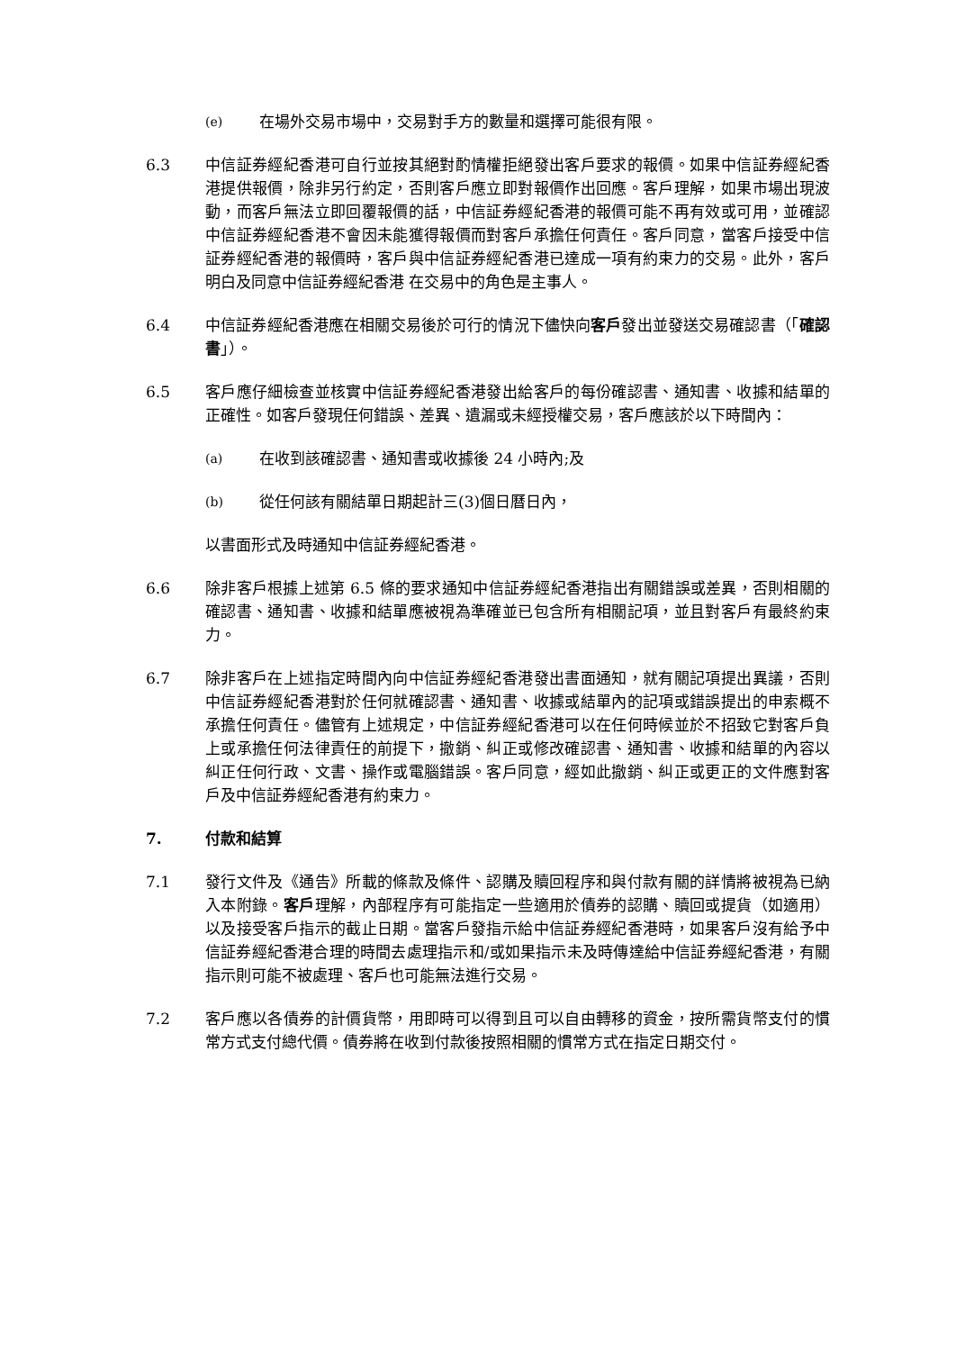(e)
在場外交易市場中，交易對手方的數量和選擇可能很有限。
6.3 中信証券經紀香港可自行並按其絕對酌情權拒絕發出客戶要求的報價。如果中信証券經紀香港提供報價，除非另行約定，否則客戶應立即對報價作出回應。客戶理解，如果市場出現波動，而客戶無法立即回覆報價的話，中信証券經紀香港的報價可能不再有效或可用，並確認中信証券經紀香港不會因未能獲得報價而對客戶承擔任何責任。客戶同意，當客戶接受中信証券經紀香港的報價時，客戶與中信証券經紀香港已達成一項有約束力的交易。此外，客戶明白及同意中信証券經紀香港 在交易中的角色是主事人。
6.4 中信証券經紀香港應在相關交易後於可行的情況下儘快向客戶發出並發送交易確認書（「確認書」）。
6.5 客戶應仔細檢查並核實中信証券經紀香港發出給客戶的每份確認書、通知書、收據和結單的正確性。如客戶發現任何錯誤、差異、遺漏或未經授權交易，客戶應該於以下時間內：
(a)
在收到該確認書、通知書或收據後 24 小時內;及
(b)
從任何該有關結單日期起計三(3)個日曆日內，
以書面形式及時通知中信証券經紀香港。
6.6 除非客戶根據上述第 6.5 條的要求通知中信証券經紀香港指出有關錯誤或差異，否則相關的確認書、通知書、收據和結單應被視為準確並已包含所有相關記項，並且對客戶有最終約束力。
6.7 除非客戶在上述指定時間內向中信証券經紀香港發出書面通知，就有關記項提出異議，否則中信証券經紀香港對於任何就確認書、通知書、收據或結單內的記項或錯誤提出的申索概不承擔任何責任。儘管有上述規定，中信証券經紀香港可以在任何時候並於不招致它對客戶負上或承擔任何法律責任的前提下，撤銷、糾正或修改確認書、通知書、收據和結單的內容以糾正任何行政、文書、操作或電腦錯誤。客戶同意，經如此撤銷、糾正或更正的文件應對客戶及中信証券經紀香港有約束力。
7. 付款和結算
7.1 發行文件及《通告》所載的條款及條件、認購及贖回程序和與付款有關的詳情將被視為已納入本附錄。客戶理解，內部程序有可能指定一些適用於債券的認購、贖回或提貨（如適用）以及接受客戶指示的截止日期。當客戶發指示給中信証券經紀香港時，如果客戶沒有給予中信証券經紀香港合理的時間去處理指示和/或如果指示未及時傳達給中信証券經紀香港，有關指示則可能不被處理、客戶也可能無法進行交易。
7.2 客戶應以各債券的計價貨幣，用即時可以得到且可以自由轉移的資金，按所需貨幣支付的慣常方式支付總代價。債券將在收到付款後按照相關的慣常方式在指定日期交付。